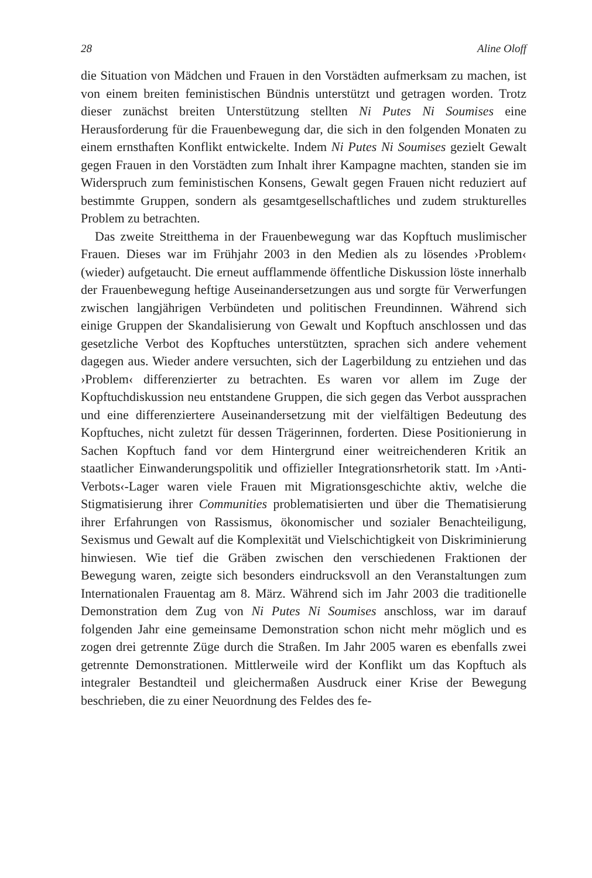28 Aline Oloff
die Situation von Mädchen und Frauen in den Vorstädten aufmerksam zu machen, ist von einem breiten feministischen Bündnis unterstützt und getragen worden. Trotz dieser zunächst breiten Unterstützung stellten Ni Putes Ni Soumises eine Herausforderung für die Frauenbewegung dar, die sich in den folgenden Monaten zu einem ernsthaften Konflikt entwickelte. Indem Ni Putes Ni Soumises gezielt Gewalt gegen Frauen in den Vorstädten zum Inhalt ihrer Kampagne machten, standen sie im Widerspruch zum feministischen Konsens, Gewalt gegen Frauen nicht reduziert auf bestimmte Gruppen, sondern als gesamtgesellschaftliches und zudem strukturelles Problem zu betrachten.
Das zweite Streitthema in der Frauenbewegung war das Kopftuch muslimischer Frauen. Dieses war im Frühjahr 2003 in den Medien als zu lösendes ›Problem‹ (wieder) aufgetaucht. Die erneut aufflammende öffentliche Diskussion löste innerhalb der Frauenbewegung heftige Auseinandersetzungen aus und sorgte für Verwerfungen zwischen langjährigen Verbündeten und politischen Freundinnen. Während sich einige Gruppen der Skandalisierung von Gewalt und Kopftuch anschlossen und das gesetzliche Verbot des Kopftuches unterstützten, sprachen sich andere vehement dagegen aus. Wieder andere versuchten, sich der Lagerbildung zu entziehen und das ›Problem‹ differenzierter zu betrachten. Es waren vor allem im Zuge der Kopftuchdiskussion neu entstandene Gruppen, die sich gegen das Verbot aussprachen und eine differenziertere Auseinandersetzung mit der vielfältigen Bedeutung des Kopftuches, nicht zuletzt für dessen Trägerinnen, forderten. Diese Positionierung in Sachen Kopftuch fand vor dem Hintergrund einer weitreichenderen Kritik an staatlicher Einwanderungspolitik und offizieller Integrationsrhetorik statt. Im ›Anti-Verbots‹-Lager waren viele Frauen mit Migrationsgeschichte aktiv, welche die Stigmatisierung ihrer Communities problematisierten und über die Thematisierung ihrer Erfahrungen von Rassismus, ökonomischer und sozialer Benachteiligung, Sexismus und Gewalt auf die Komplexität und Vielschichtigkeit von Diskriminierung hinwiesen. Wie tief die Gräben zwischen den verschiedenen Fraktionen der Bewegung waren, zeigte sich besonders eindrucksvoll an den Veranstaltungen zum Internationalen Frauentag am 8. März. Während sich im Jahr 2003 die traditionelle Demonstration dem Zug von Ni Putes Ni Soumises anschloss, war im darauf folgenden Jahr eine gemeinsame Demonstration schon nicht mehr möglich und es zogen drei getrennte Züge durch die Straßen. Im Jahr 2005 waren es ebenfalls zwei getrennte Demonstrationen. Mittlerweile wird der Konflikt um das Kopftuch als integraler Bestandteil und gleichermaßen Ausdruck einer Krise der Bewegung beschrieben, die zu einer Neuordnung des Feldes des fe-